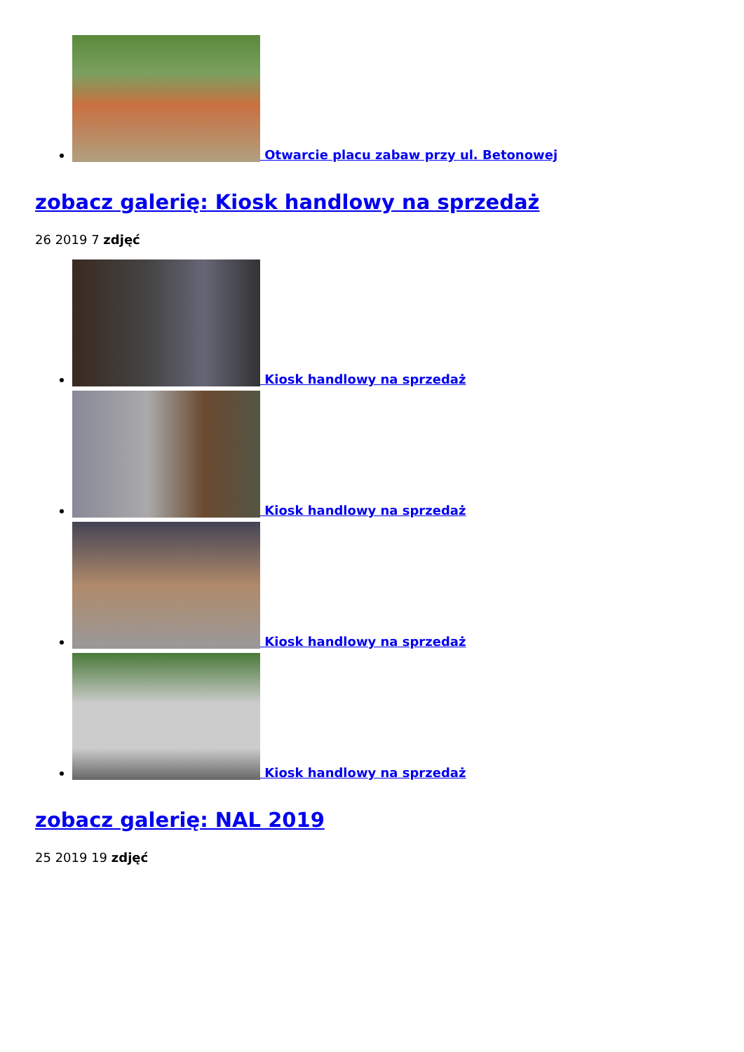Otwarcie placu zabaw przy ul. Betonowej
zobacz galerię: Kiosk handlowy na sprzedaż
26 2019 7 zdjęć
Kiosk handlowy na sprzedaż
Kiosk handlowy na sprzedaż
Kiosk handlowy na sprzedaż
Kiosk handlowy na sprzedaż
zobacz galerię: NAL 2019
25 2019 19 zdjęć